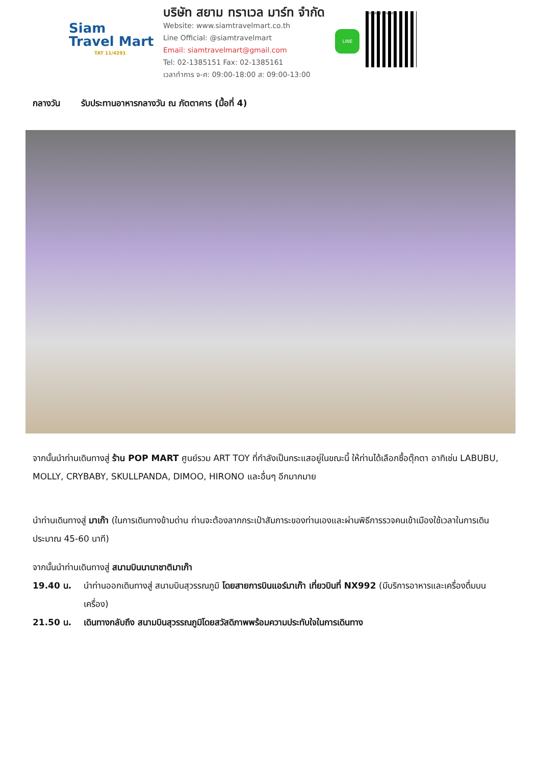Siam
Travel Mart
TAT 11/4291
บริษัท สยาม ทราเวล มาร์ท จำกัด
Website: www.siamtravelmart.co.th
Line Official: @siamtravelmart
Email: siamtravelmart@gmail.com
Tel: 02-1385151 Fax: 02-1385161
เวลาทำการ จ-ศ: 09:00-18:00 ส: 09:00-13:00
LINE
Line Add Friend
กลางวัน รับประทานอาหารกลางวัน ณ ภัตตาคาร (มื้อที่ 4)
จากนั้นนำท่านเดินทางสู่ ร้าน POP MART ศูนย์รวม ART TOY ที่กำลังเป็นกระแสอยู่ในขณะนี้ ให้ท่านได้เลือกซื้อตุ๊กตา อาทิเช่น LABUBU, MOLLY, CRYBABY, SKULLPANDA, DIMOO, HIRONO และอื่นๆ อีกมากมาย
นำท่านเดินทางสู่ มาเก๊า (ในการเดินทางข้ามด่าน ท่านจะต้องลากกระเป๋าสัมภาระของท่านเองและผ่านพิธีการรวจคนเข้าเมืองใช้เวลาในการเดินประมาณ 45-60 นาที)
จากนั้นนำท่านเดินทางสู่ สนามบินนานาชาติมาเก๊า
19.40 น. นำท่านออกเดินทางสู่ สนามบินสุวรรณภูมิ โดยสายการบินแอร์มาเก๊า เที่ยวบินที่ NX992 (มีบริการอาหารและเครื่องดื่มบนเครื่อง)
21.50 น. เดินทางกลับถึง สนามบินสุวรรณภูมิโดยสวัสดิภาพพร้อมความประทับใจในการเดินทาง